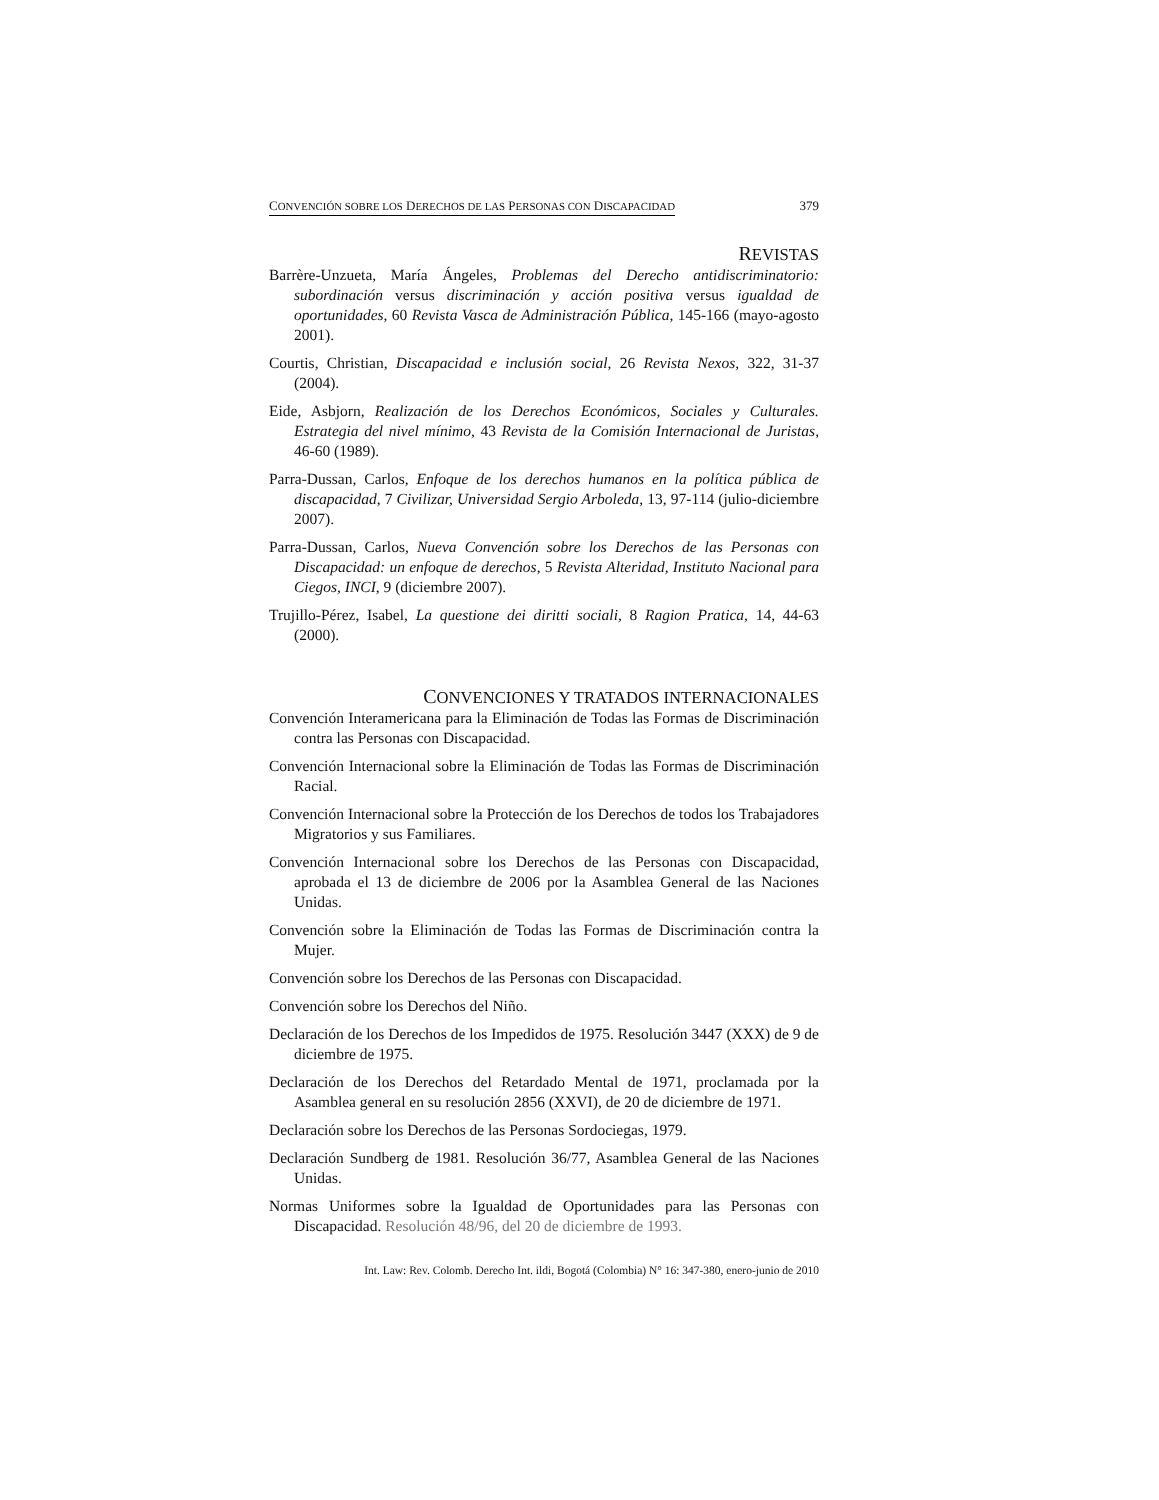CONVENCIÓN SOBRE LOS DERECHOS DE LAS PERSONAS CON DISCAPACIDAD 379
REVISTAS
Barrère-Unzueta, María Ángeles, Problemas del Derecho antidiscriminatorio: subordinación versus discriminación y acción positiva versus igualdad de oportunidades, 60 Revista Vasca de Administración Pública, 145-166 (mayo-agosto 2001).
Courtis, Christian, Discapacidad e inclusión social, 26 Revista Nexos, 322, 31-37 (2004).
Eide, Asbjorn, Realización de los Derechos Económicos, Sociales y Culturales. Estrategia del nivel mínimo, 43 Revista de la Comisión Internacional de Juristas, 46-60 (1989).
Parra-Dussan, Carlos, Enfoque de los derechos humanos en la política pública de discapacidad, 7 Civilizar, Universidad Sergio Arboleda, 13, 97-114 (julio-diciembre 2007).
Parra-Dussan, Carlos, Nueva Convención sobre los Derechos de las Personas con Discapacidad: un enfoque de derechos, 5 Revista Alteridad, Instituto Nacional para Ciegos, INCI, 9 (diciembre 2007).
Trujillo-Pérez, Isabel, La questione dei diritti sociali, 8 Ragion Pratica, 14, 44-63 (2000).
CONVENCIONES Y TRATADOS INTERNACIONALES
Convención Interamericana para la Eliminación de Todas las Formas de Discriminación contra las Personas con Discapacidad.
Convención Internacional sobre la Eliminación de Todas las Formas de Discriminación Racial.
Convención Internacional sobre la Protección de los Derechos de todos los Trabajadores Migratorios y sus Familiares.
Convención Internacional sobre los Derechos de las Personas con Discapacidad, aprobada el 13 de diciembre de 2006 por la Asamblea General de las Naciones Unidas.
Convención sobre la Eliminación de Todas las Formas de Discriminación contra la Mujer.
Convención sobre los Derechos de las Personas con Discapacidad.
Convención sobre los Derechos del Niño.
Declaración de los Derechos de los Impedidos de 1975. Resolución 3447 (XXX) de 9 de diciembre de 1975.
Declaración de los Derechos del Retardado Mental de 1971, proclamada por la Asamblea general en su resolución 2856 (XXVI), de 20 de diciembre de 1971.
Declaración sobre los Derechos de las Personas Sordociegas, 1979.
Declaración Sundberg de 1981. Resolución 36/77, Asamblea General de las Naciones Unidas.
Normas Uniformes sobre la Igualdad de Oportunidades para las Personas con Discapacidad. Resolución 48/96, del 20 de diciembre de 1993.
Int. Law: Rev. Colomb. Derecho Int. ildi, Bogotá (Colombia) N° 16: 347-380, enero-junio de 2010